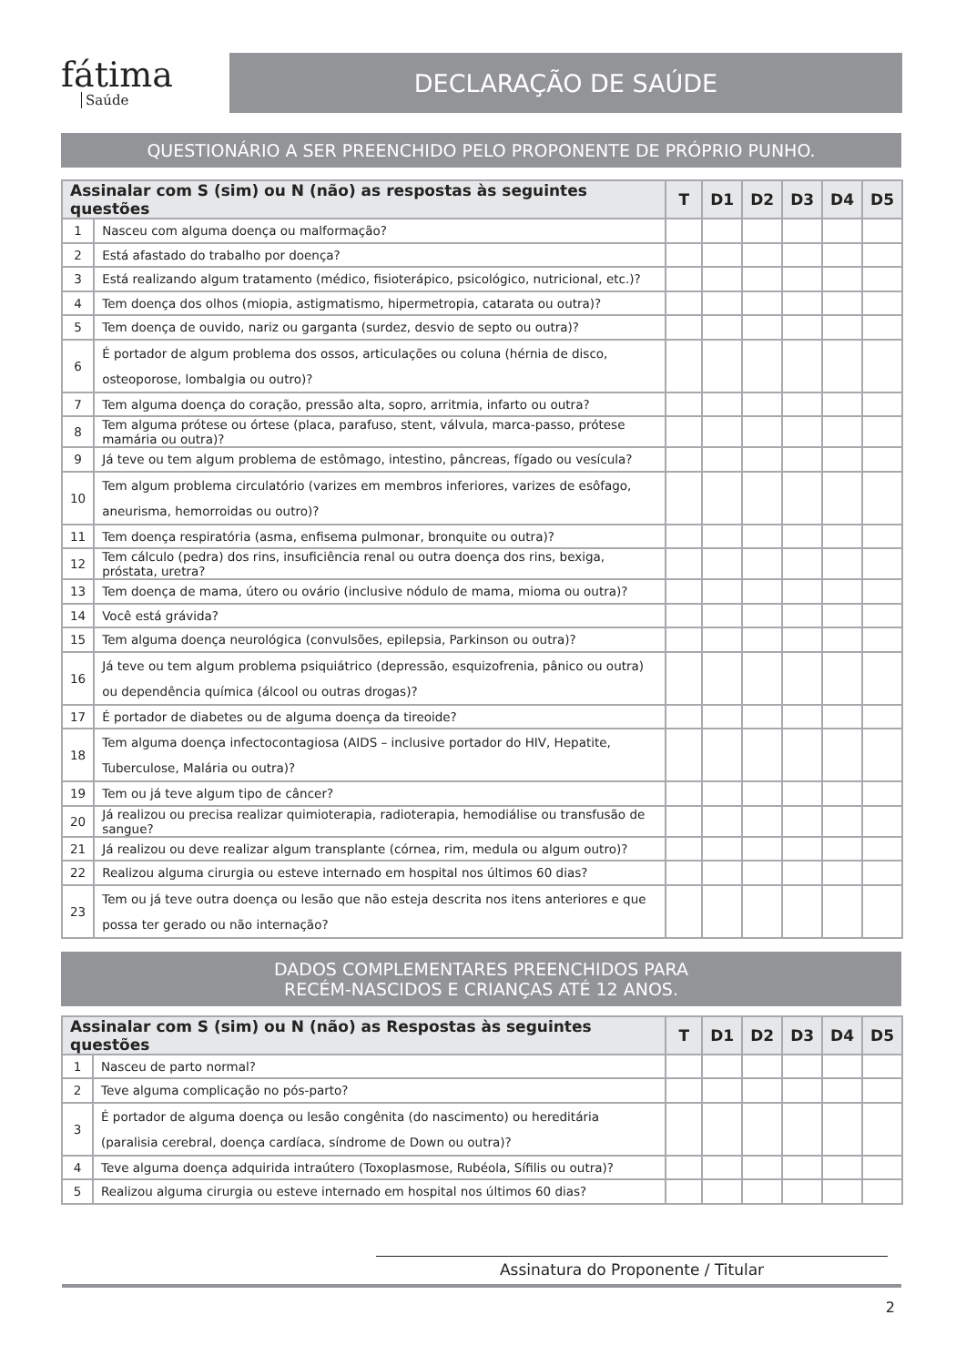fátima
Saúde
DECLARAÇÃO DE SAÚDE
QUESTIONÁRIO A SER PREENCHIDO PELO PROPONENTE DE PRÓPRIO PUNHO.
| Assinalar com S (sim) ou N (não) as respostas às seguintes questões | | T | D1 | D2 | D3 | D4 | D5 |
| --- | --- | --- | --- | --- | --- | --- | --- |
| 1 | Nasceu com alguma doença ou malformação? | | | | | | |
| 2 | Está afastado do trabalho por doença? | | | | | | |
| 3 | Está realizando algum tratamento (médico, fisioterápico, psicológico, nutricional, etc.)? | | | | | | |
| 4 | Tem doença dos olhos (miopia, astigmatismo, hipermetropia, catarata ou outra)? | | | | | | |
| 5 | Tem doença de ouvido, nariz ou garganta (surdez, desvio de septo ou outra)? | | | | | | |
| 6 | É portador de algum problema dos ossos, articulações ou coluna (hérnia de disco, osteoporose, lombalgia ou outro)? | | | | | | |
| 7 | Tem alguma doença do coração, pressão alta, sopro, arritmia, infarto ou outra? | | | | | | |
| 8 | Tem alguma prótese ou órtese (placa, parafuso, stent, válvula, marca-passo, prótese mamária ou outra)? | | | | | | |
| 9 | Já teve ou tem algum problema de estômago, intestino, pâncreas, fígado ou vesícula? | | | | | | |
| 10 | Tem algum problema circulatório (varizes em membros inferiores, varizes de esôfago, aneurisma, hemorroidas ou outro)? | | | | | | |
| 11 | Tem doença respiratória (asma, enfisema pulmonar, bronquite ou outra)? | | | | | | |
| 12 | Tem cálculo (pedra) dos rins, insuficiência renal ou outra doença dos rins, bexiga, próstata, uretra? | | | | | | |
| 13 | Tem doença de mama, útero ou ovário (inclusive nódulo de mama, mioma ou outra)? | | | | | | |
| 14 | Você está grávida? | | | | | | |
| 15 | Tem alguma doença neurológica (convulsões, epilepsia, Parkinson ou outra)? | | | | | | |
| 16 | Já teve ou tem algum problema psiquiátrico (depressão, esquizofrenia, pânico ou outra) ou dependência química (álcool ou outras drogas)? | | | | | | |
| 17 | É portador de diabetes ou de alguma doença da tireoide? | | | | | | |
| 18 | Tem alguma doença infectocontagiosa (AIDS – inclusive portador do HIV, Hepatite, Tuberculose, Malária ou outra)? | | | | | | |
| 19 | Tem ou já teve algum tipo de câncer? | | | | | | |
| 20 | Já realizou ou precisa realizar quimioterapia, radioterapia, hemodiálise ou transfusão de sangue? | | | | | | |
| 21 | Já realizou ou deve realizar algum transplante (córnea, rim, medula ou algum outro)? | | | | | | |
| 22 | Realizou alguma cirurgia ou esteve internado em hospital nos últimos 60 dias? | | | | | | |
| 23 | Tem ou já teve outra doença ou lesão que não esteja descrita nos itens anteriores e que possa ter gerado ou não internação? | | | | | | |
DADOS COMPLEMENTARES PREENCHIDOS PARA
RECÉM-NASCIDOS E CRIANÇAS ATÉ 12 ANOS.
| Assinalar com S (sim) ou N (não) as Respostas às seguintes questões | | T | D1 | D2 | D3 | D4 | D5 |
| --- | --- | --- | --- | --- | --- | --- | --- |
| 1 | Nasceu de parto normal? | | | | | | |
| 2 | Teve alguma complicação no pós-parto? | | | | | | |
| 3 | É portador de alguma doença ou lesão congênita (do nascimento) ou hereditária (paralisia cerebral, doença cardíaca, síndrome de Down ou outra)? | | | | | | |
| 4 | Teve alguma doença adquirida intraútero (Toxoplasmose, Rubéola, Sífilis ou outra)? | | | | | | |
| 5 | Realizou alguma cirurgia ou esteve internado em hospital nos últimos 60 dias? | | | | | | |
Assinatura do Proponente / Titular
2